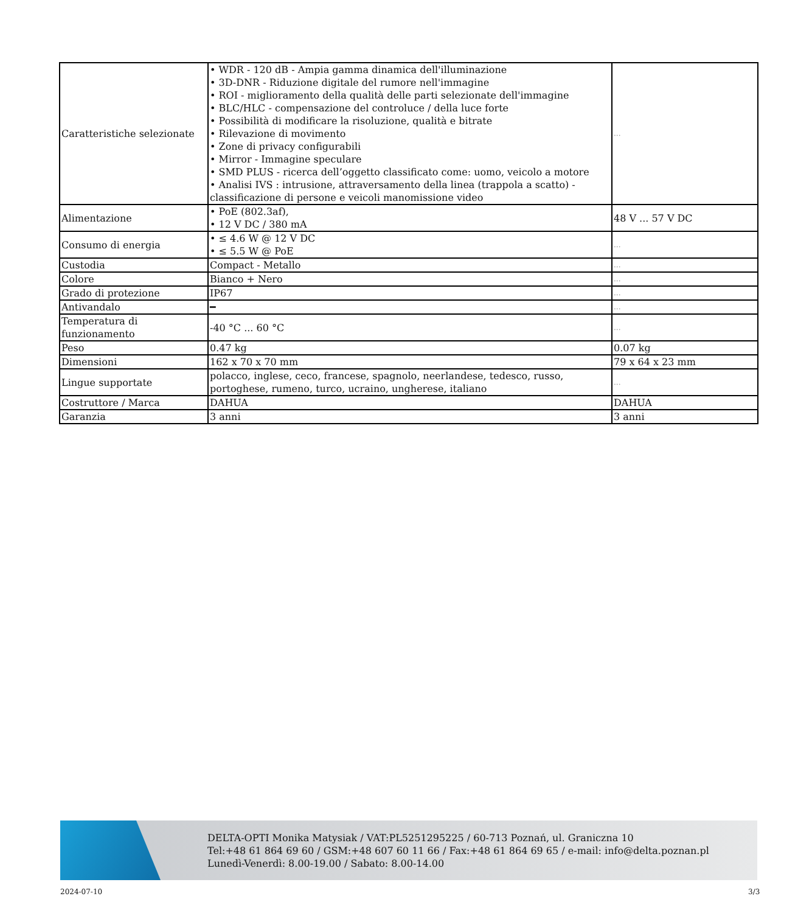| Caratteristiche selezionate | • WDR - 120 dB - Ampia gamma dinamica dell'illuminazione • 3D-DNR - Riduzione digitale del rumore nell'immagine • ROI - miglioramento della qualità delle parti selezionate dell'immagine • BLC/HLC - compensazione del controluce / della luce forte • Possibilità di modificare la risoluzione, qualità e bitrate • Rilevazione di movimento • Zone di privacy configurabili • Mirror - Immagine speculare • SMD PLUS - ricerca dell’oggetto classificato come: uomo, veicolo a motore • Analisi IVS : intrusione, attraversamento della linea (trappola a scatto) - classificazione di persone e veicoli manomissione video | ... |
| Alimentazione | • PoE (802.3af), • 12 V DC / 380 mA | 48 V ... 57 V DC |
| Consumo di energia | • ≤ 4.6 W @ 12 V DC • ≤ 5.5 W @ PoE | ... |
| Custodia | Compact - Metallo | ... |
| Colore | Bianco + Nero | ... |
| Grado di protezione | IP67 | ... |
| Antivandalo | ━ | ... |
| Temperatura di funzionamento | -40 °C ... 60 °C | ... |
| Peso | 0.47 kg | 0.07 kg |
| Dimensioni | 162 x 70 x 70 mm | 79 x 64 x 23 mm |
| Lingue supportate | polacco, inglese, ceco, francese, spagnolo, neerlandese, tedesco, russo, portoghese, rumeno, turco, ucraino, ungherese, italiano | ... |
| Costruttore / Marca | DAHUA | DAHUA |
| Garanzia | 3 anni | 3 anni |
DELTA-OPTI Monika Matysiak / VAT:PL5251295225 / 60-713 Poznań, ul. Graniczna 10
Tel:+48 61 864 69 60 / GSM:+48 607 60 11 66 / Fax:+48 61 864 69 65 / e-mail: info@delta.poznan.pl
Lunedì-Venerdì: 8.00-19.00 / Sabato: 8.00-14.00
2024-07-10 3/3